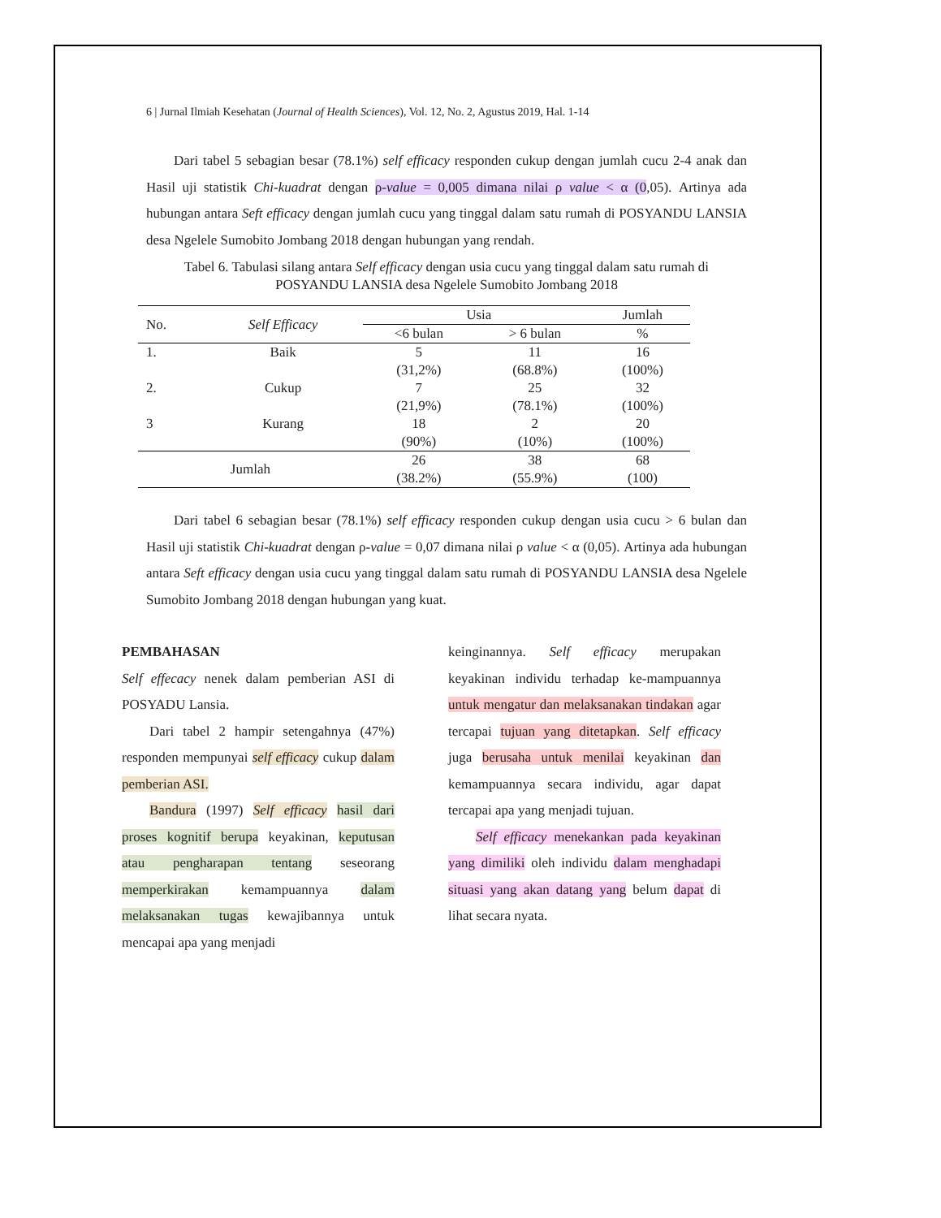6 | Jurnal Ilmiah Kesehatan (Journal of Health Sciences), Vol. 12, No. 2, Agustus 2019, Hal. 1-14
Dari tabel 5 sebagian besar (78.1%) self efficacy responden cukup dengan jumlah cucu 2-4 anak dan Hasil uji statistik Chi-kuadrat dengan ρ-value = 0,005 dimana nilai ρ value < α (0,05). Artinya ada hubungan antara Seft efficacy dengan jumlah cucu yang tinggal dalam satu rumah di POSYANDU LANSIA desa Ngelele Sumobito Jombang 2018 dengan hubungan yang rendah.
Tabel 6. Tabulasi silang antara Self efficacy dengan usia cucu yang tinggal dalam satu rumah di POSYANDU LANSIA desa Ngelele Sumobito Jombang 2018
| No. | Self Efficacy | Usia | | Jumlah |
| --- | --- | --- | --- | --- |
| | | <6 bulan | > 6 bulan | % |
| 1. | Baik | 5 (31,2%) | 11 (68.8%) | 16 (100%) |
| 2. | Cukup | 7 (21,9%) | 25 (78.1%) | 32 (100%) |
| 3 | Kurang | 18 (90%) | 2 (10%) | 20 (100%) |
| Jumlah | | 26 (38.2%) | 38 (55.9%) | 68 (100) |
Dari tabel 6 sebagian besar (78.1%) self efficacy responden cukup dengan usia cucu > 6 bulan dan Hasil uji statistik Chi-kuadrat dengan ρ-value = 0,07 dimana nilai ρ value < α (0,05). Artinya ada hubungan antara Seft efficacy dengan usia cucu yang tinggal dalam satu rumah di POSYANDU LANSIA desa Ngelele Sumobito Jombang 2018 dengan hubungan yang kuat.
PEMBAHASAN
Self effecacy nenek dalam pemberian ASI di POSYADU Lansia.
Dari tabel 2 hampir setengahnya (47%) responden mempunyai self efficacy cukup dalam pemberian ASI.
Bandura (1997) Self efficacy hasil dari proses kognitif berupa keyakinan, keputusan atau pengharapan tentang seseorang memperkirakan kemampuannya dalam melaksanakan tugas kewajibannya untuk mencapai apa yang menjadi
keinginannya. Self efficacy merupakan keyakinan individu terhadap ke-mampuannya untuk mengatur dan melaksanakan tindakan agar tercapai tujuan yang ditetapkan. Self efficacy juga berusaha untuk menilai keyakinan dan kemampuannya secara individu, agar dapat tercapai apa yang menjadi tujuan.
Self efficacy menekankan pada keyakinan yang dimiliki oleh individu dalam menghadapi situasi yang akan datang yang belum dapat di lihat secara nyata.